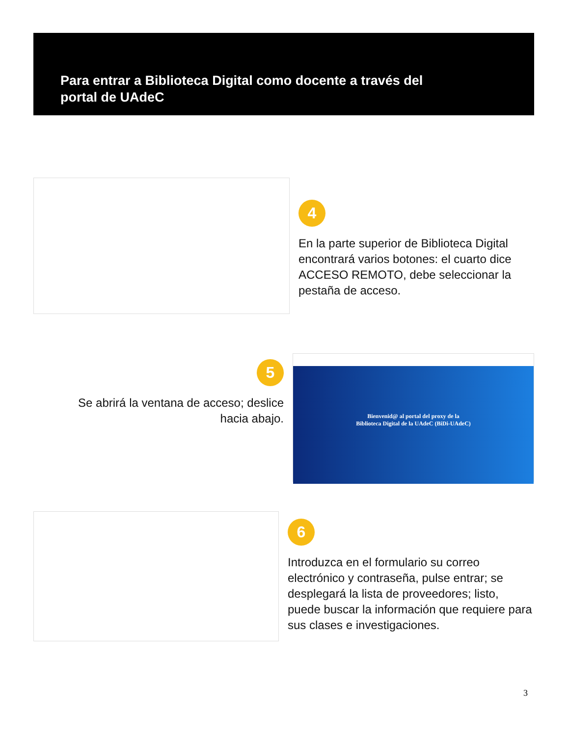Para entrar a Biblioteca Digital como docente a través del
portal de UAdeC
4
En la parte superior de Biblioteca Digital encontrará varios botones: el cuarto dice ACCESO REMOTO, debe seleccionar la pestaña de acceso.
5
Se abrirá la ventana de acceso; deslice hacia abajo.
Bienvenid@ al portal del proxy de la
Biblioteca Digital de la UAdeC (BiDi-UAdeC)
6
Introduzca en el formulario su correo electrónico y contraseña, pulse entrar; se desplegará la lista de proveedores; listo, puede buscar la información que requiere para sus clases e investigaciones.
3